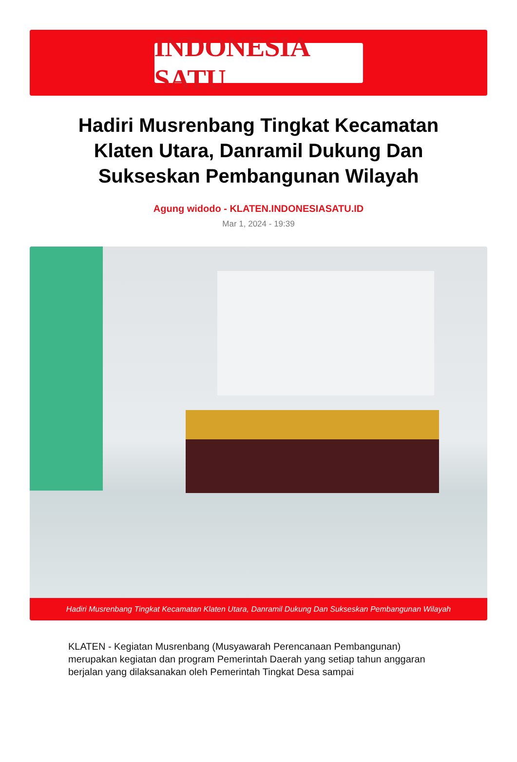INDONESIA SATU
Hadiri Musrenbang Tingkat Kecamatan Klaten Utara, Danramil Dukung Dan Sukseskan Pembangunan Wilayah
Agung widodo - KLATEN.INDONESIASATU.ID
Mar 1, 2024 - 19:39
Hadiri Musrenbang Tingkat Kecamatan Klaten Utara, Danramil Dukung Dan Sukseskan Pembangunan Wilayah
KLATEN - Kegiatan Musrenbang (Musyawarah Perencanaan Pembangunan) merupakan kegiatan dan program Pemerintah Daerah yang setiap tahun anggaran berjalan yang dilaksanakan oleh Pemerintah Tingkat Desa sampai